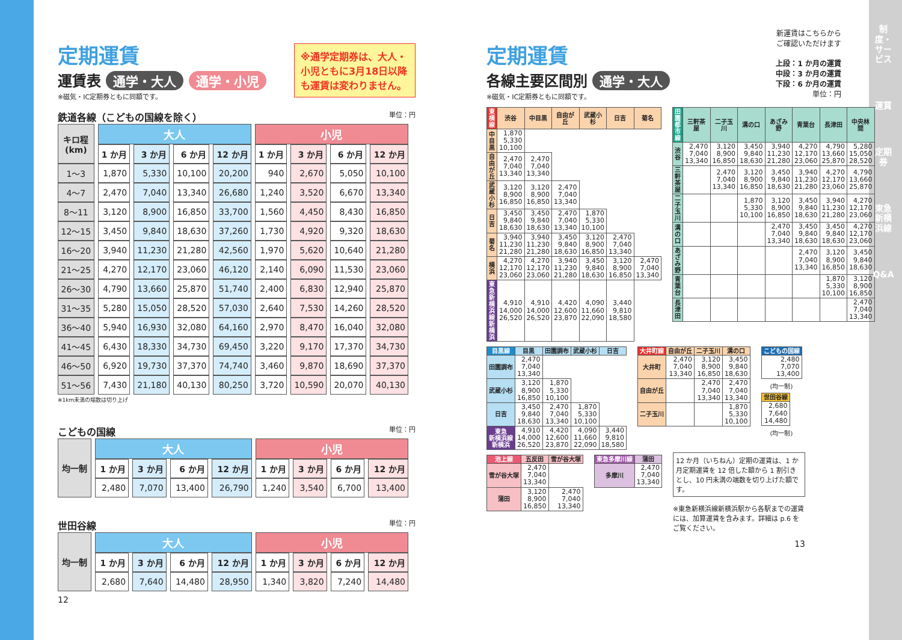※通学定期券は、大人・小児ともに3月18日以降も運賃は変わりません。
定期運賃
運賃表 通学・大人 通学・小児
※磁気・IC定期券ともに同額です。
鉄道各線（こどもの国線を除く） 単位：円
| キロ程 (km) | 大人 | | | | 小児 | | | |
| --- | --- | --- | --- | --- | --- | --- | --- | --- |
| | 1 か月 | 3 か月 | 6 か月 | 12 か月 | 1 か月 | 3 か月 | 6 か月 | 12 か月 |
| 1～3 | 1,870 | 5,330 | 10,100 | 20,200 | 940 | 2,670 | 5,050 | 10,100 |
| 4～7 | 2,470 | 7,040 | 13,340 | 26,680 | 1,240 | 3,520 | 6,670 | 13,340 |
| 8～11 | 3,120 | 8,900 | 16,850 | 33,700 | 1,560 | 4,450 | 8,430 | 16,850 |
| 12～15 | 3,450 | 9,840 | 18,630 | 37,260 | 1,730 | 4,920 | 9,320 | 18,630 |
| 16～20 | 3,940 | 11,230 | 21,280 | 42,560 | 1,970 | 5,620 | 10,640 | 21,280 |
| 21～25 | 4,270 | 12,170 | 23,060 | 46,120 | 2,140 | 6,090 | 11,530 | 23,060 |
| 26～30 | 4,790 | 13,660 | 25,870 | 51,740 | 2,400 | 6,830 | 12,940 | 25,870 |
| 31～35 | 5,280 | 15,050 | 28,520 | 57,030 | 2,640 | 7,530 | 14,260 | 28,520 |
| 36～40 | 5,940 | 16,930 | 32,080 | 64,160 | 2,970 | 8,470 | 16,040 | 32,080 |
| 41～45 | 6,430 | 18,330 | 34,730 | 69,450 | 3,220 | 9,170 | 17,370 | 34,730 |
| 46～50 | 6,920 | 19,730 | 37,370 | 74,740 | 3,460 | 9,870 | 18,690 | 37,370 |
| 51～56 | 7,430 | 21,180 | 40,130 | 80,250 | 3,720 | 10,590 | 20,070 | 40,130 |
※1km未満の端数は切り上げ
こどもの国線 単位：円
| 均一制 | 大人 | | | | 小児 | | | |
| --- | --- | --- | --- | --- | --- | --- | --- | --- |
| | 1 か月 | 3 か月 | 6 か月 | 12 か月 | 1 か月 | 3 か月 | 6 か月 | 12 か月 |
| | 2,480 | 7,070 | 13,400 | 26,790 | 1,240 | 3,540 | 6,700 | 13,400 |
世田谷線 単位：円
| 均一制 | 大人 | | | | 小児 | | | |
| --- | --- | --- | --- | --- | --- | --- | --- | --- |
| | 1 か月 | 3 か月 | 6 か月 | 12 か月 | 1 か月 | 3 か月 | 6 か月 | 12 か月 |
| | 2,680 | 7,640 | 14,480 | 28,950 | 1,340 | 3,820 | 7,240 | 14,480 |
12
定期運賃
各線主要区間別 通学・大人
※磁気・IC定期券ともに同額です。
新運賃はこちらから
ご確認いただけます
上段：1 か月の運賃
中段：3 か月の運賃
下段：6 か月の運賃
単位：円
| 東横線 | 渋谷 | 中目黒 | 自由が丘 | 武蔵小杉 | 日吉 | 菊名 |
| --- | --- | --- | --- | --- | --- | --- |
| 中目黒 | 1,870 5,330 10,100 | | | | | |
| 自由が丘 | 2,470 7,040 13,340 | 2,470 7,040 13,340 | | | | |
| 武蔵小杉 | 3,120 8,900 16,850 | 3,120 8,900 16,850 | 2,470 7,040 13,340 | | | |
| 日吉 | 3,450 9,840 18,630 | 3,450 9,840 18,630 | 2,470 7,040 13,340 | 1,870 5,330 10,100 | | |
| 菊名 | 3,940 11,230 21,280 | 3,940 11,230 21,280 | 3,450 9,840 18,630 | 3,120 8,900 16,850 | 2,470 7,040 13,340 | |
| 横浜 | 4,270 12,170 23,060 | 4,270 12,170 23,060 | 3,940 11,230 21,280 | 3,450 9,840 18,630 | 3,120 8,900 16,850 | 2,470 7,040 13,340 |
| 東急 新横浜線 新横浜 | 4,910 14,000 26,520 | 4,910 14,000 26,520 | 4,420 12,600 23,870 | 4,090 11,660 22,090 | 3,440 9,810 18,580 | |
| 田園都市線 | 三軒茶屋 | 二子玉川 | 溝の口 | あざみ野 | 青葉台 | 長津田 | 中央林間 |
| --- | --- | --- | --- | --- | --- | --- | --- |
| 渋谷 | 2,470 7,040 13,340 | 3,120 8,900 16,850 | 3,450 9,840 18,630 | 3,940 11,230 21,280 | 4,270 12,170 23,060 | 4,790 13,660 25,870 | 5,280 15,050 28,520 |
| 三軒茶屋 | | 2,470 7,040 13,340 | 3,120 8,900 16,850 | 3,450 9,840 18,630 | 3,940 11,230 21,280 | 4,270 12,170 23,060 | 4,790 13,660 25,870 |
| 二子玉川 | | | 1,870 5,330 10,100 | 3,120 8,900 16,850 | 3,450 9,840 18,630 | 3,940 11,230 21,280 | 4,270 12,170 23,060 |
| 溝の口 | | | | 2,470 7,040 13,340 | 3,450 9,840 18,630 | 3,450 9,840 18,630 | 4,270 12,170 23,060 |
| あざみ野 | | | | | 2,470 7,040 13,340 | 3,120 8,900 16,850 | 3,450 9,840 18,630 |
| 青葉台 | | | | | | 1,870 5,330 10,100 | 3,120 8,900 16,850 |
| 長津田 | | | | | | | 2,470 7,040 13,340 |
| 目黒線 | 目黒 | 田園調布 | 武蔵小杉 | 日吉 |
| --- | --- | --- | --- | --- |
| 田園調布 | 2,470 7,040 13,340 | | | |
| 武蔵小杉 | 3,120 8,900 16,850 | 1,870 5,330 10,100 | | |
| 日吉 | 3,450 9,840 18,630 | 2,470 7,040 13,340 | 1,870 5,330 10,100 | |
| 東急 新横浜線 新横浜 | 4,910 14,000 26,520 | 4,420 12,600 23,870 | 4,090 11,660 22,090 | 3,440 9,810 18,580 |
| 大井町線 | 自由が丘 | 二子玉川 | 溝の口 |
| --- | --- | --- | --- |
| 大井町 | 2,470 7,040 13,340 | 3,120 8,900 16,850 | 3,450 9,840 18,630 |
| 自由が丘 | | 2,470 7,040 13,340 | 2,470 7,040 13,340 |
| 二子玉川 | | | 1,870 5,330 10,100 |
| こどもの国線 |
| --- |
| 2,480 7,070 13,400 |
(均一制)
| 世田谷線 |
| --- |
| 2,680 7,640 14,480 |
(均一制)
| 池上線 | 五反田 | 雪が谷大塚 |
| --- | --- | --- |
| 雪が谷大塚 | 2,470 7,040 13,340 | |
| 蒲田 | 3,120 8,900 16,850 | 2,470 7,040 13,340 |
| 東急多摩川線 | 蒲田 |
| --- | --- |
| 多摩川 | 2,470 7,040 13,340 |
12 か月（いちねん）定期の運賃は、1 か月定期運賃を 12 倍した額から 1 割引きとし、10 円未満の端数を切り上げた額です。
※東急新横浜線新横浜駅から各駅までの運賃には、加算運賃を含みます。詳細は p.6 をご覧ください。
13
制度・サービス
運賃
定期券
東急新横浜線
Q&A